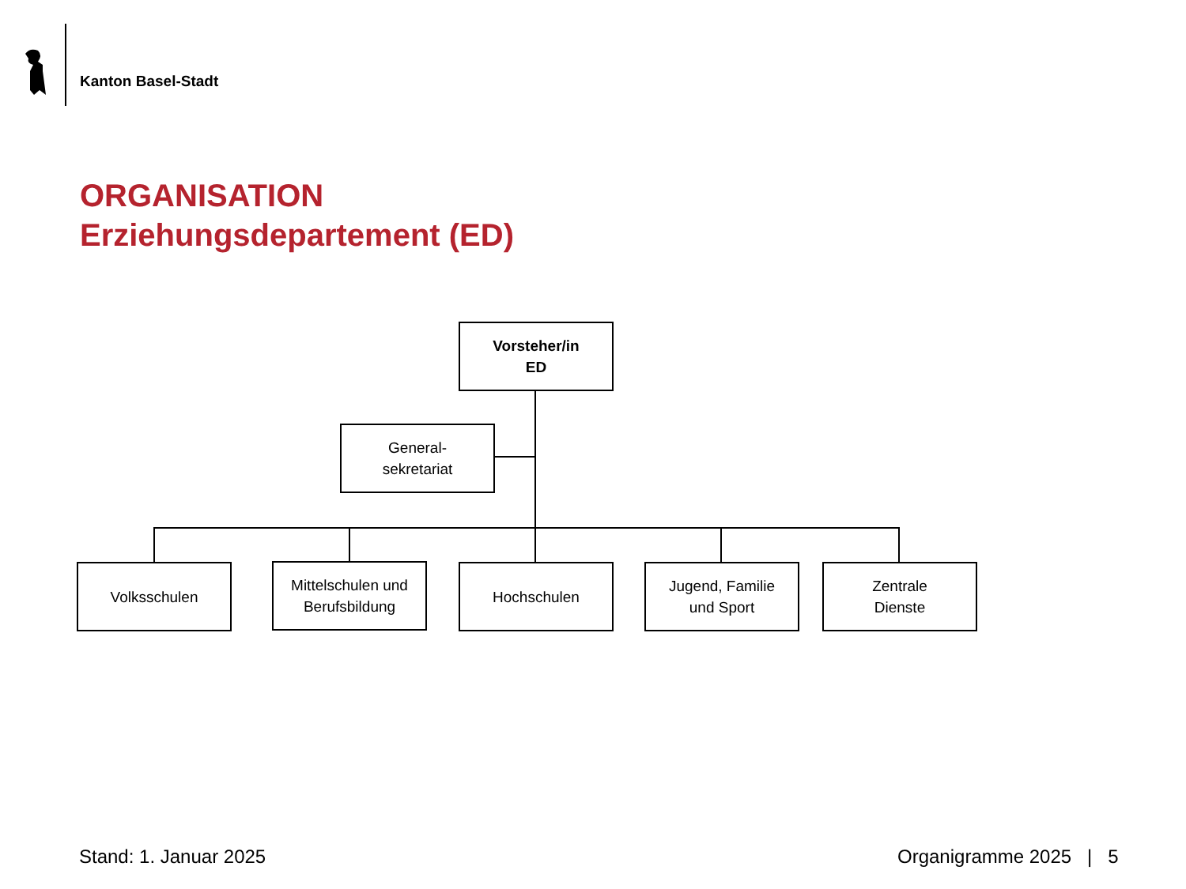Kanton Basel-Stadt
ORGANISATION
Erziehungsdepartement (ED)
Vorsteher/in
ED
General-
sekretariat
Volksschulen
Mittelschulen und
Berufsbildung
Hochschulen
Jugend, Familie
und Sport
Zentrale
Dienste
Stand: 1. Januar 2025 Organigramme 2025 | 5